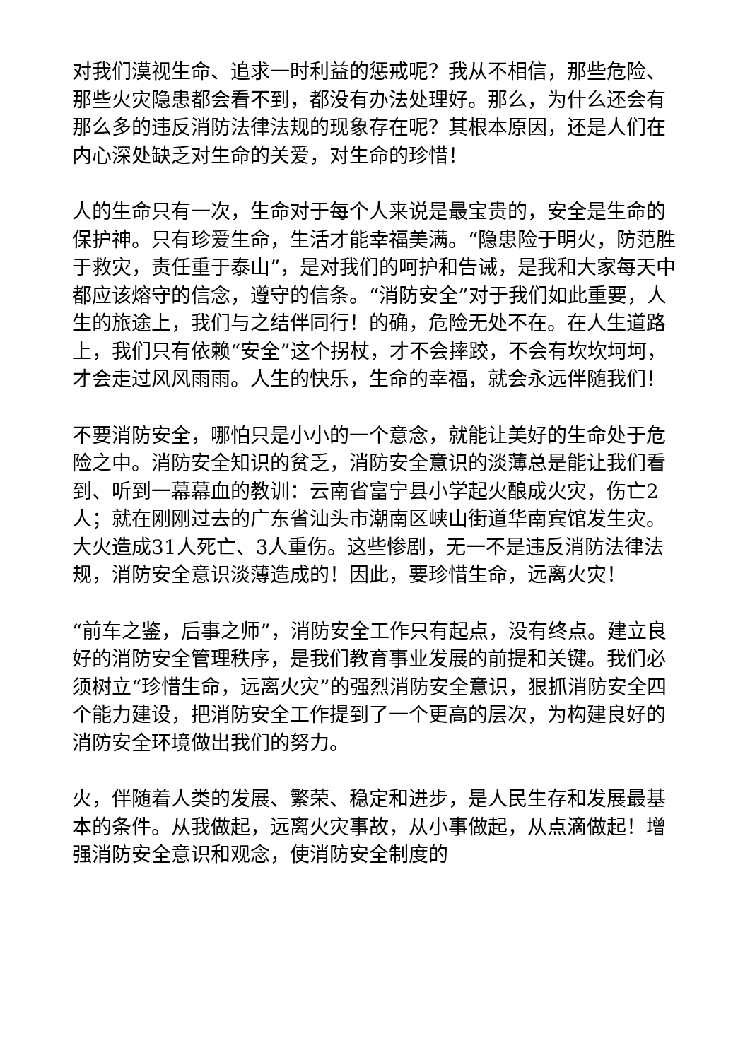对我们漠视生命、追求一时利益的惩戒呢？我从不相信，那些危险、那些火灾隐患都会看不到，都没有办法处理好。那么，为什么还会有那么多的违反消防法律法规的现象存在呢？其根本原因，还是人们在内心深处缺乏对生命的关爱，对生命的珍惜！
人的生命只有一次，生命对于每个人来说是最宝贵的，安全是生命的保护神。只有珍爱生命，生活才能幸福美满。“隐患险于明火，防范胜于救灾，责任重于泰山”，是对我们的呵护和告诫，是我和大家每天中都应该熔守的信念，遵守的信条。“消防安全”对于我们如此重要，人生的旅途上，我们与之结伴同行！的确，危险无处不在。在人生道路上，我们只有依赖“安全”这个拐杖，才不会摔跤，不会有坎坎坷坷，才会走过风风雨雨。人生的快乐，生命的幸福，就会永远伴随我们！
不要消防安全，哪怕只是小小的一个意念，就能让美好的生命处于危险之中。消防安全知识的贫乏，消防安全意识的淡薄总是能让我们看到、听到一幕幕血的教训：云南省富宁县小学起火酿成火灾，伤亡2人；就在刚刚过去的广东省汕头市潮南区峡山街道华南宾馆发生灾。大火造成31人死亡、3人重伤。这些惨剧，无一不是违反消防法律法规，消防安全意识淡薄造成的！因此，要珍惜生命，远离火灾！
“前车之鉴，后事之师”，消防安全工作只有起点，没有终点。建立良好的消防安全管理秩序，是我们教育事业发展的前提和关键。我们必须树立“珍惜生命，远离火灾”的强烈消防安全意识，狠抓消防安全四个能力建设，把消防安全工作提到了一个更高的层次，为构建良好的消防安全环境做出我们的努力。
火，伴随着人类的发展、繁荣、稳定和进步，是人民生存和发展最基本的条件。从我做起，远离火灾事故，从小事做起，从点滴做起！增强消防安全意识和观念，使消防安全制度的